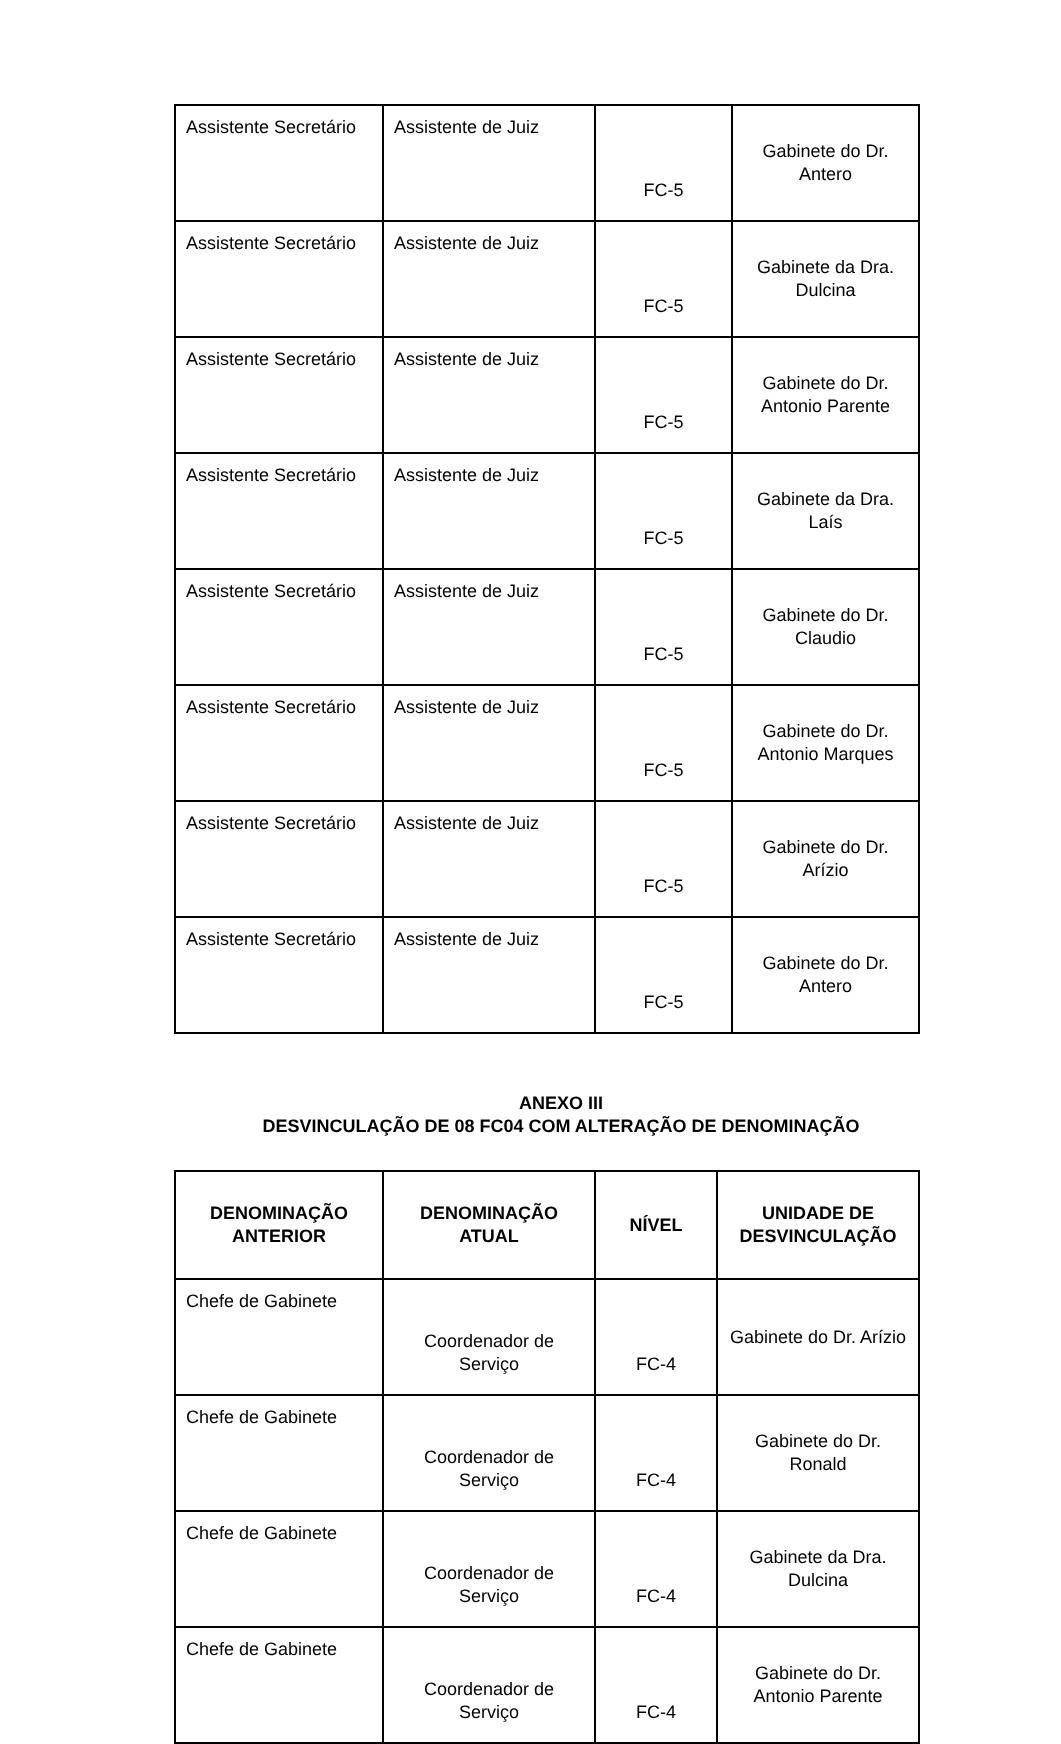| Assistente Secretário | Assistente de Juiz | FC-5 | Gabinete do Dr. Antero |
| Assistente Secretário | Assistente de Juiz | FC-5 | Gabinete da Dra. Dulcina |
| Assistente Secretário | Assistente de Juiz | FC-5 | Gabinete do Dr. Antonio Parente |
| Assistente Secretário | Assistente de Juiz | FC-5 | Gabinete da Dra. Laís |
| Assistente Secretário | Assistente de Juiz | FC-5 | Gabinete do Dr. Claudio |
| Assistente Secretário | Assistente de Juiz | FC-5 | Gabinete do Dr. Antonio Marques |
| Assistente Secretário | Assistente de Juiz | FC-5 | Gabinete do Dr. Arízio |
| Assistente Secretário | Assistente de Juiz | FC-5 | Gabinete do Dr. Antero |
ANEXO III
DESVINCULAÇÃO DE 08 FC04 COM ALTERAÇÃO DE DENOMINAÇÃO
| DENOMINAÇÃO ANTERIOR | DENOMINAÇÃO ATUAL | NÍVEL | UNIDADE DE DESVINCULAÇÃO |
| --- | --- | --- | --- |
| Chefe de Gabinete | Coordenador de Serviço | FC-4 | Gabinete do Dr. Arízio |
| Chefe de Gabinete | Coordenador de Serviço | FC-4 | Gabinete do Dr. Ronald |
| Chefe de Gabinete | Coordenador de Serviço | FC-4 | Gabinete da Dra. Dulcina |
| Chefe de Gabinete | Coordenador de Serviço | FC-4 | Gabinete do Dr. Antonio Parente |